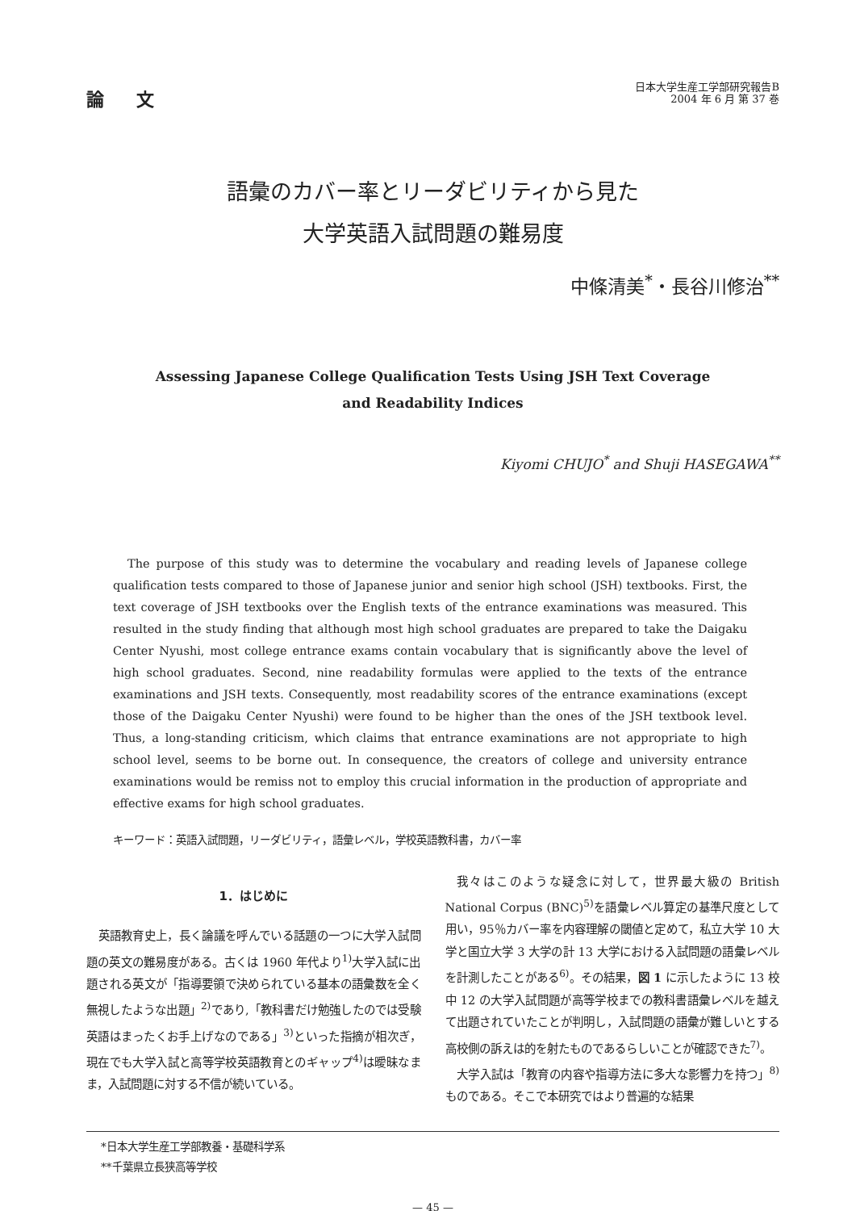論文
日本大学生産工学部研究報告B
2004 年 6 月 第 37 巻
語彙のカバー率とリーダビリティから見た
大学英語入試問題の難易度
中條清美<sup>*</sup>・長谷川修治<sup>**</sup>
Assessing Japanese College Qualification Tests Using JSH Text Coverage
and Readability Indices
Kiyomi CHUJO<sup>*</sup> and Shuji HASEGAWA<sup>**</sup>
The purpose of this study was to determine the vocabulary and reading levels of Japanese college qualification tests compared to those of Japanese junior and senior high school (JSH) textbooks. First, the text coverage of JSH textbooks over the English texts of the entrance examinations was measured. This resulted in the study finding that although most high school graduates are prepared to take the Daigaku Center Nyushi, most college entrance exams contain vocabulary that is significantly above the level of high school graduates. Second, nine readability formulas were applied to the texts of the entrance examinations and JSH texts. Consequently, most readability scores of the entrance examinations (except those of the Daigaku Center Nyushi) were found to be higher than the ones of the JSH textbook level. Thus, a long-standing criticism, which claims that entrance examinations are not appropriate to high school level, seems to be borne out. In consequence, the creators of college and university entrance examinations would be remiss not to employ this crucial information in the production of appropriate and effective exams for high school graduates.
キーワード：英語入試問題，リーダビリティ，語彙レベル，学校英語教科書，カバー率
1．はじめに
英語教育史上，長く論議を呼んでいる話題の一つに大学入試問題の英文の難易度がある。古くは 1960 年代より<sup>1)</sup>大学入試に出題される英文が「指導要領で決められている基本の語彙数を全く無視したような出題」<sup>2)</sup>であり,「教科書だけ勉強したのでは受験英語はまったくお手上げなのである」<sup>3)</sup>といった指摘が相次ぎ，現在でも大学入試と高等学校英語教育とのギャップ<sup>4)</sup>は曖昧なまま，入試問題に対する不信が続いている。
我々はこのような疑念に対して，世界最大級の British National Corpus (BNC)<sup>5)</sup>を語彙レベル算定の基準尺度として用い，95％カバー率を内容理解の閾値と定めて，私立大学 10 大学と国立大学 3 大学の計 13 大学における入試問題の語彙レベルを計測したことがある<sup>6)</sup>。その結果，図 1 に示したように 13 校中 12 の大学入試問題が高等学校までの教科書語彙レベルを越えて出題されていたことが判明し，入試問題の語彙が難しいとする高校側の訴えは的を射たものであるらしいことが確認できた<sup>7)</sup>。
大学入試は「教育の内容や指導方法に多大な影響力を持つ」<sup>8)</sup>ものである。そこで本研究ではより普遍的な結果
*日本大学生産工学部教養・基礎科学系
**千葉県立長狭高等学校
— 45 —